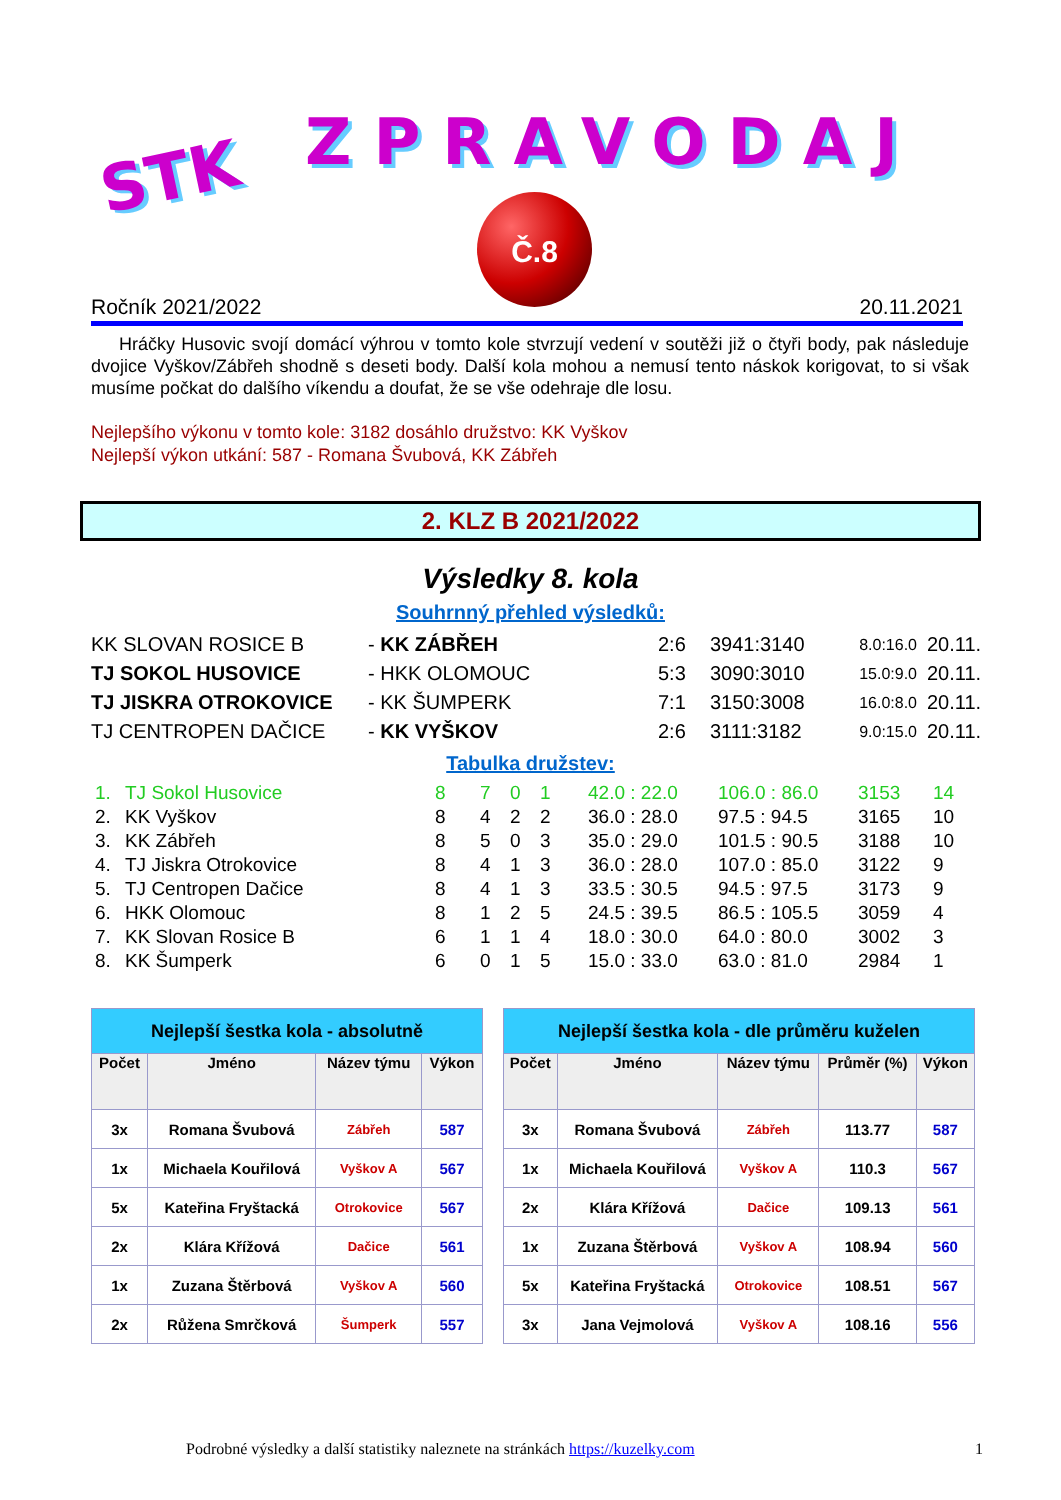STK ZPRAVODAJ
Č.8
Ročník 2021/2022 20.11.2021
Hráčky Husovic svojí domácí výhrou v tomto kole stvrzují vedení v soutěži již o čtyři body, pak následuje dvojice Vyškov/Zábřeh shodně s deseti body. Další kola mohou a nemusí tento náskok korigovat, to si však musíme počkat do dalšího víkendu a doufat, že se vše odehraje dle losu.
Nejlepšího výkonu v tomto kole: 3182 dosáhlo družstvo: KK Vyškov
Nejlepší výkon utkání: 587 - Romana Švubová, KK Zábřeh
2. KLZ B 2021/2022
Výsledky 8. kola
Souhrnný přehled výsledků:
| KK SLOVAN ROSICE B | - KK ZÁBŘEH | 2:6 | 3941:3140 | 8.0:16.0 | 20.11. |
| TJ SOKOL HUSOVICE | - HKK OLOMOUC | 5:3 | 3090:3010 | 15.0:9.0 | 20.11. |
| TJ JISKRA OTROKOVICE | - KK ŠUMPERK | 7:1 | 3150:3008 | 16.0:8.0 | 20.11. |
| TJ CENTROPEN DAČICE | - KK VYŠKOV | 2:6 | 3111:3182 | 9.0:15.0 | 20.11. |
Tabulka družstev:
| 1. | TJ Sokol Husovice | 8 | 7 | 0 | 1 | 42.0 : 22.0 | 106.0 : 86.0 | 3153 | 14 |
| 2. | KK Vyškov | 8 | 4 | 2 | 2 | 36.0 : 28.0 | 97.5 : 94.5 | 3165 | 10 |
| 3. | KK Zábřeh | 8 | 5 | 0 | 3 | 35.0 : 29.0 | 101.5 : 90.5 | 3188 | 10 |
| 4. | TJ Jiskra Otrokovice | 8 | 4 | 1 | 3 | 36.0 : 28.0 | 107.0 : 85.0 | 3122 | 9 |
| 5. | TJ Centropen Dačice | 8 | 4 | 1 | 3 | 33.5 : 30.5 | 94.5 : 97.5 | 3173 | 9 |
| 6. | HKK Olomouc | 8 | 1 | 2 | 5 | 24.5 : 39.5 | 86.5 : 105.5 | 3059 | 4 |
| 7. | KK Slovan Rosice B | 6 | 1 | 1 | 4 | 18.0 : 30.0 | 64.0 : 80.0 | 3002 | 3 |
| 8. | KK Šumperk | 6 | 0 | 1 | 5 | 15.0 : 33.0 | 63.0 : 81.0 | 2984 | 1 |
| Nejlepší šestka kola - absolutně | | | |
| --- | --- | --- | --- |
| Počet | Jméno | Název týmu | Výkon |
| 3x | Romana Švubová | Zábřeh | 587 |
| 1x | Michaela Kouřilová | Vyškov A | 567 |
| 5x | Kateřina Fryštacká | Otrokovice | 567 |
| 2x | Klára Křížová | Dačice | 561 |
| 1x | Zuzana Štěrbová | Vyškov A | 560 |
| 2x | Růžena Smrčková | Šumperk | 557 |
| Nejlepší šestka kola - dle průměru kuželen | | | | |
| --- | --- | --- | --- | --- |
| Počet | Jméno | Název týmu | Průměr (%) | Výkon |
| 3x | Romana Švubová | Zábřeh | 113.77 | 587 |
| 1x | Michaela Kouřilová | Vyškov A | 110.3 | 567 |
| 2x | Klára Křížová | Dačice | 109.13 | 561 |
| 1x | Zuzana Štěrbová | Vyškov A | 108.94 | 560 |
| 5x | Kateřina Fryštacká | Otrokovice | 108.51 | 567 |
| 3x | Jana Vejmolová | Vyškov A | 108.16 | 556 |
Podrobné výsledky a další statistiky naleznete na stránkách https://kuzelky.com 1